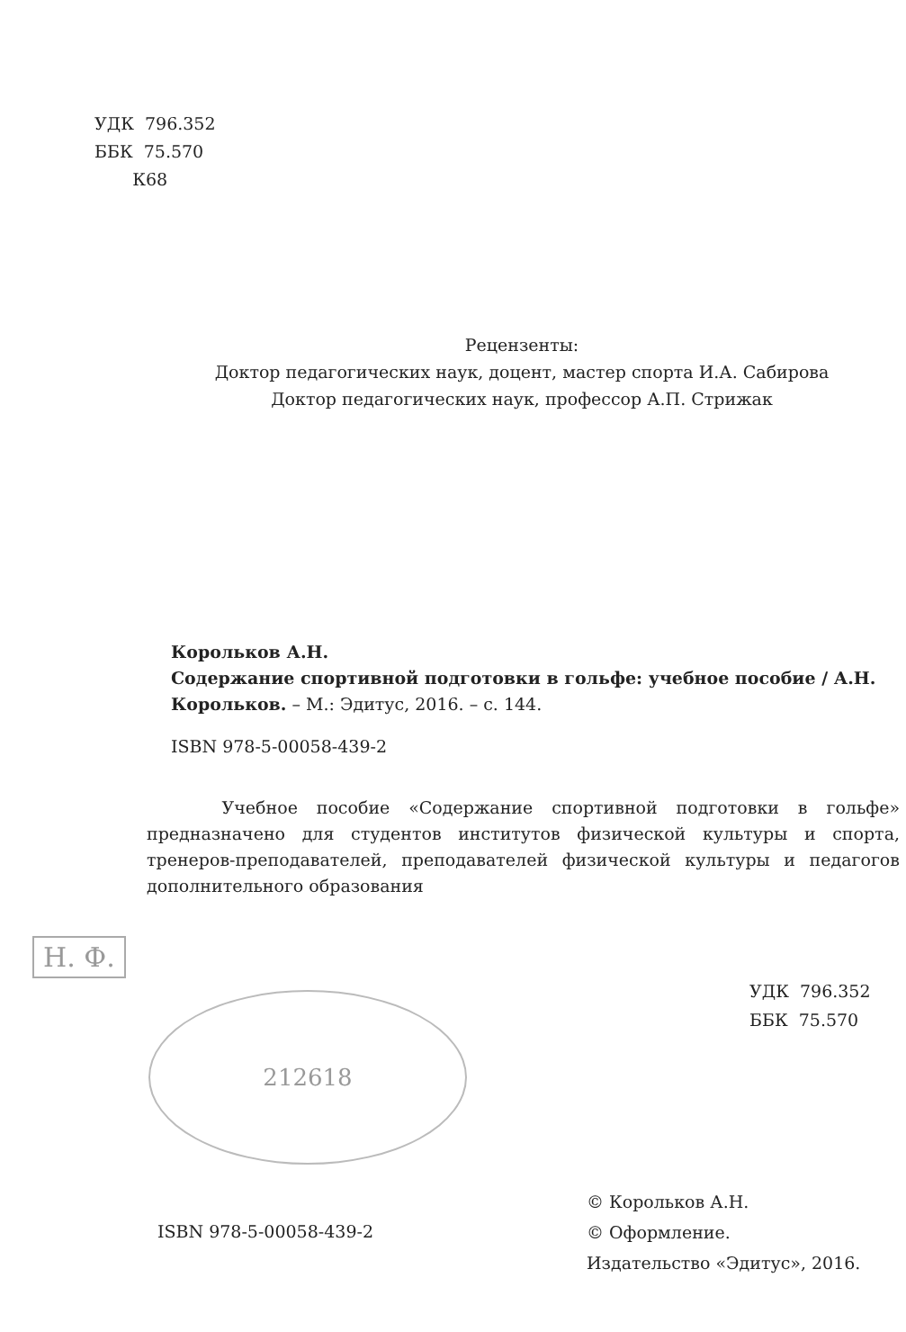УДК 796.352
ББК 75.570
К68
Рецензенты:
Доктор педагогических наук, доцент, мастер спорта И.А. Сабирова
Доктор педагогических наук, профессор А.П. Стрижак
Корольков А.Н.
Содержание спортивной подготовки в гольфе: учебное пособие / А.Н. Корольков. – М.: Эдитус, 2016. – с. 144.
ISBN 978-5-00058-439-2
Учебное пособие «Содержание спортивной подготовки в гольфе» предназначено для студентов институтов физической культуры и спорта, тренеров-преподавателей, преподавателей физической культуры и педагогов дополнительного образования
Н. Ф.
212618
УДК 796.352
ББК 75.570
© Корольков А.Н.
© Оформление.
Издательство «Эдитус», 2016.
ISBN 978-5-00058-439-2